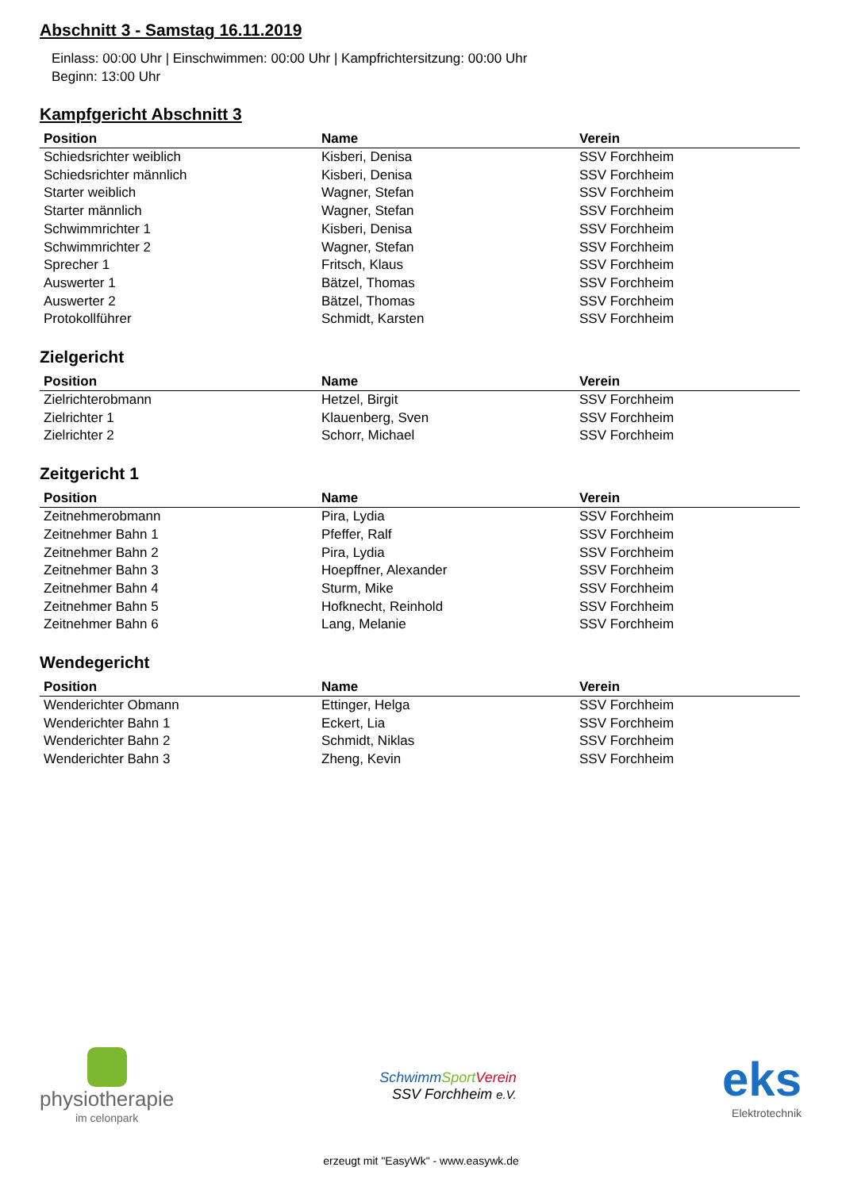Abschnitt 3 - Samstag 16.11.2019
Einlass: 00:00 Uhr | Einschwimmen: 00:00 Uhr | Kampfrichtersitzung: 00:00 Uhr
Beginn: 13:00 Uhr
Kampfgericht Abschnitt 3
| Position | Name | Verein |
| --- | --- | --- |
| Schiedsrichter weiblich | Kisberi, Denisa | SSV Forchheim |
| Schiedsrichter männlich | Kisberi, Denisa | SSV Forchheim |
| Starter weiblich | Wagner, Stefan | SSV Forchheim |
| Starter männlich | Wagner, Stefan | SSV Forchheim |
| Schwimmrichter 1 | Kisberi, Denisa | SSV Forchheim |
| Schwimmrichter 2 | Wagner, Stefan | SSV Forchheim |
| Sprecher 1 | Fritsch, Klaus | SSV Forchheim |
| Auswerter 1 | Bätzel, Thomas | SSV Forchheim |
| Auswerter 2 | Bätzel, Thomas | SSV Forchheim |
| Protokollführer | Schmidt, Karsten | SSV Forchheim |
Zielgericht
| Position | Name | Verein |
| --- | --- | --- |
| Zielrichterobmann | Hetzel, Birgit | SSV Forchheim |
| Zielrichter 1 | Klauenberg, Sven | SSV Forchheim |
| Zielrichter 2 | Schorr, Michael | SSV Forchheim |
Zeitgericht 1
| Position | Name | Verein |
| --- | --- | --- |
| Zeitnehmerobmann | Pira, Lydia | SSV Forchheim |
| Zeitnehmer Bahn 1 | Pfeffer, Ralf | SSV Forchheim |
| Zeitnehmer Bahn 2 | Pira, Lydia | SSV Forchheim |
| Zeitnehmer Bahn 3 | Hoepffner, Alexander | SSV Forchheim |
| Zeitnehmer Bahn 4 | Sturm, Mike | SSV Forchheim |
| Zeitnehmer Bahn 5 | Hofknecht, Reinhold | SSV Forchheim |
| Zeitnehmer Bahn 6 | Lang, Melanie | SSV Forchheim |
Wendegericht
| Position | Name | Verein |
| --- | --- | --- |
| Wenderichter Obmann | Ettinger, Helga | SSV Forchheim |
| Wenderichter Bahn 1 | Eckert, Lia | SSV Forchheim |
| Wenderichter Bahn 2 | Schmidt, Niklas | SSV Forchheim |
| Wenderichter Bahn 3 | Zheng, Kevin | SSV Forchheim |
physiotherapie
im celonpark
SchwimmSport Verein
SSV Forchheim e.V.
eks
Elektrotechnik
erzeugt mit "EasyWk" - www.easywk.de